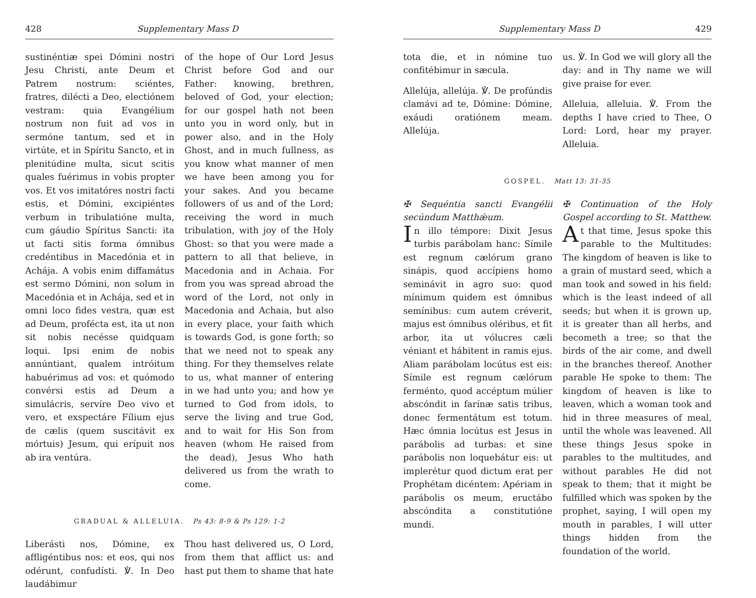428 Supplementary Mass D
sustinéntiæ spei Dómini nostri Jesu Christi, ante Deum et Patrem nostrum: sciéntes, fratres, dilécti a Deo, electiónem vestram: quia Evangélium nostrum non fuit ad vos in sermóne tantum, sed et in virtúte, et in Spíritu Sancto, et in plenitúdine multa, sicut scitis quales fuérimus in vobis propter vos. Et vos imitatóres nostri facti estis, et Dómini, excipiéntes verbum in tribulatióne multa, cum gáudio Spíritus Sancti: ita ut facti sitis forma ómnibus credéntibus in Macedónia et in Achája. A vobis enim diffamátus est sermo Dómini, non solum in Macedónia et in Achája, sed et in omni loco fides vestra, quæ est ad Deum, profécta est, ita ut non sit nobis necésse quidquam loqui. Ipsi enim de nobis annúntiant, qualem intróitum habuérimus ad vos: et quómodo convérsi estis ad Deum a simulácris, servíre Deo vivo et vero, et exspectáre Fílium ejus de cælis (quem suscitávit ex mórtuis) Jesum, qui erípuit nos ab ira ventúra.
of the hope of Our Lord Jesus Christ before God and our Father: knowing, brethren, beloved of God, your election; for our gospel hath not been unto you in word only, but in power also, and in the Holy Ghost, and in much fullness, as you know what manner of men we have been among you for your sakes. And you became followers of us and of the Lord; receiving the word in much tribulation, with joy of the Holy Ghost: so that you were made a pattern to all that believe, in Macedonia and in Achaia. For from you was spread abroad the word of the Lord, not only in Macedonia and Achaia, but also in every place, your faith which is towards God, is gone forth; so that we need not to speak any thing. For they themselves relate to us, what manner of entering in we had unto you; and how ye turned to God from idols, to serve the living and true God, and to wait for His Son from heaven (whom He raised from the dead), Jesus Who hath delivered us from the wrath to come.
GRADUAL & ALLELUIA. Ps 43: 8-9 & Ps 129: 1-2
Liberásti nos, Dómine, ex affligéntibus nos: et eos, qui nos odérunt, confudísti. ℣. In Deo laudábimur
Thou hast delivered us, O Lord, from them that afflict us: and hast put them to shame that hate
Supplementary Mass D 429
tota die, et in nómine tuo confitébimur in sæcula.
Allelúja, allelúja. ℣. De profúndis clamávi ad te, Dómine: Dómine, exáudi oratiónem meam. Allelúja.
us. ℣. In God we will glory all the day: and in Thy name we will give praise for ever.
Alleluia, alleluia. ℣. From the depths I have cried to Thee, O Lord: Lord, hear my prayer. Alleluia.
GOSPEL. Matt 13: 31-35
✠ Sequéntia sancti Evangélii secúndum Matthǽum.
In illo témpore: Dixit Jesus turbis parábolam hanc: Símile est regnum cælórum grano sinápis, quod accípiens homo seminávit in agro suo: quod mínimum quidem est ómnibus semínibus: cum autem créverit, majus est ómnibus oléribus, et fit arbor, ita ut vólucres cæli véniant et hábitent in ramis ejus. Aliam parábolam locútus est eis: Símile est regnum cælórum ferménto, quod accéptum múlier abscóndit in farínæ satis tribus, donec fermentátum est totum. Hæc ómnia locútus est Jesus in parábolis ad turbas: et sine parábolis non loquebátur eis: ut implerétur quod dictum erat per Prophétam dicéntem: Apériam in parábolis os meum, eructábo abscóndita a constitutióne mundi.
✠ Continuation of the Holy Gospel according to St. Matthew.
At that time, Jesus spoke this parable to the Multitudes: The kingdom of heaven is like to a grain of mustard seed, which a man took and sowed in his field: which is the least indeed of all seeds; but when it is grown up, it is greater than all herbs, and becometh a tree; so that the birds of the air come, and dwell in the branches thereof. Another parable He spoke to them: The kingdom of heaven is like to leaven, which a woman took and hid in three measures of meal, until the whole was leavened. All these things Jesus spoke in parables to the multitudes, and without parables He did not speak to them; that it might be fulfilled which was spoken by the prophet, saying, I will open my mouth in parables, I will utter things hidden from the foundation of the world.